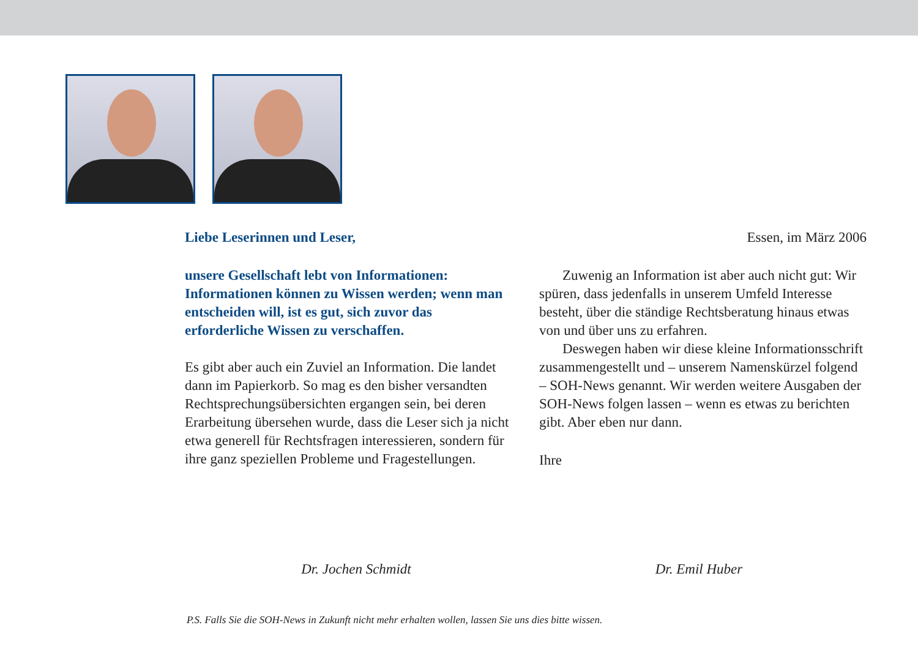Liebe Leserinnen und Leser, Essen, im März 2006
unsere Gesellschaft lebt von Informationen: Informationen können zu Wissen werden; wenn man entscheiden will, ist es gut, sich zuvor das erforderliche Wissen zu verschaffen.
Es gibt aber auch ein Zuviel an Information. Die landet dann im Papierkorb. So mag es den bisher versandten Rechtsprechungsübersichten ergangen sein, bei deren Erarbeitung übersehen wurde, dass die Leser sich ja nicht etwa generell für Rechtsfragen interessieren, sondern für ihre ganz speziellen Probleme und Fragestellungen.
Zuwenig an Information ist aber auch nicht gut: Wir spüren, dass jedenfalls in unserem Umfeld Interesse besteht, über die ständige Rechtsberatung hinaus etwas von und über uns zu erfahren.
Deswegen haben wir diese kleine Informationsschrift zusammengestellt und – unserem Namenskürzel folgend – SOH-News genannt. Wir werden weitere Ausgaben der SOH-News folgen lassen – wenn es etwas zu berichten gibt. Aber eben nur dann.
Ihre
Dr. Jochen Schmidt Dr. Emil Huber
P.S. Falls Sie die SOH-News in Zukunft nicht mehr erhalten wollen, lassen Sie uns dies bitte wissen.